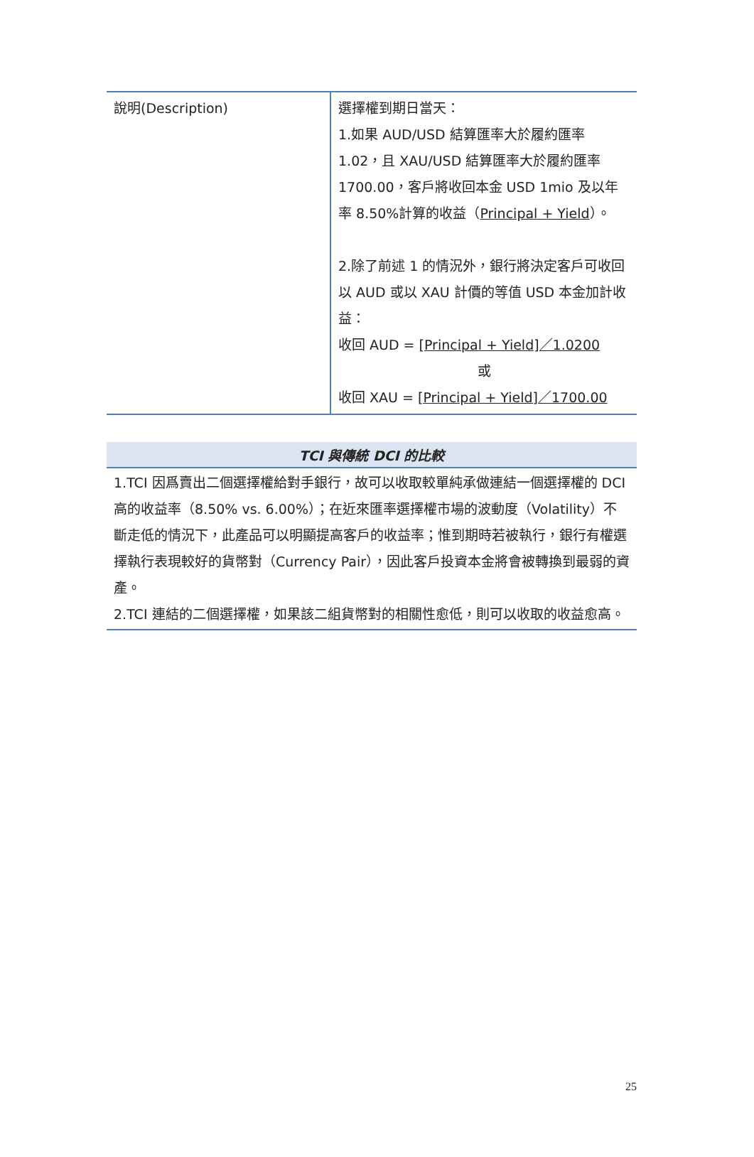| 說明(Description) | 選擇權到期日當天： 1.如果 AUD/USD 結算匯率大於履約匯率 1.02，且 XAU/USD 結算匯率大於履約匯率 1700.00，客戶將收回本金 USD 1mio 及以年率 8.50%計算的收益（ Principal + Yield ）。 2.除了前述 1 的情況外，銀行將決定客戶可收回以 AUD 或以 XAU 計價的等值 USD 本金加計收益： 收回 AUD = [Principal + Yield]／1.0200 或 收回 XAU = [Principal + Yield]／1700.00 |
| TCI 與傳統 DCI 的比較 |
| --- |
| 1.TCI 因爲賣出二個選擇權給對手銀行，故可以收取較單純承做連結一個選擇權的 DCI 高的收益率（8.50% vs. 6.00%）；在近來匯率選擇權市場的波動度（Volatility）不斷走低的情況下，此產品可以明顯提高客戶的收益率；惟到期時若被執行，銀行有權選擇執行表現較好的貨幣對（Currency Pair），因此客戶投資本金將會被轉換到最弱的資產。 2.TCI 連結的二個選擇權，如果該二組貨幣對的相關性愈低，則可以收取的收益愈高。 |
25